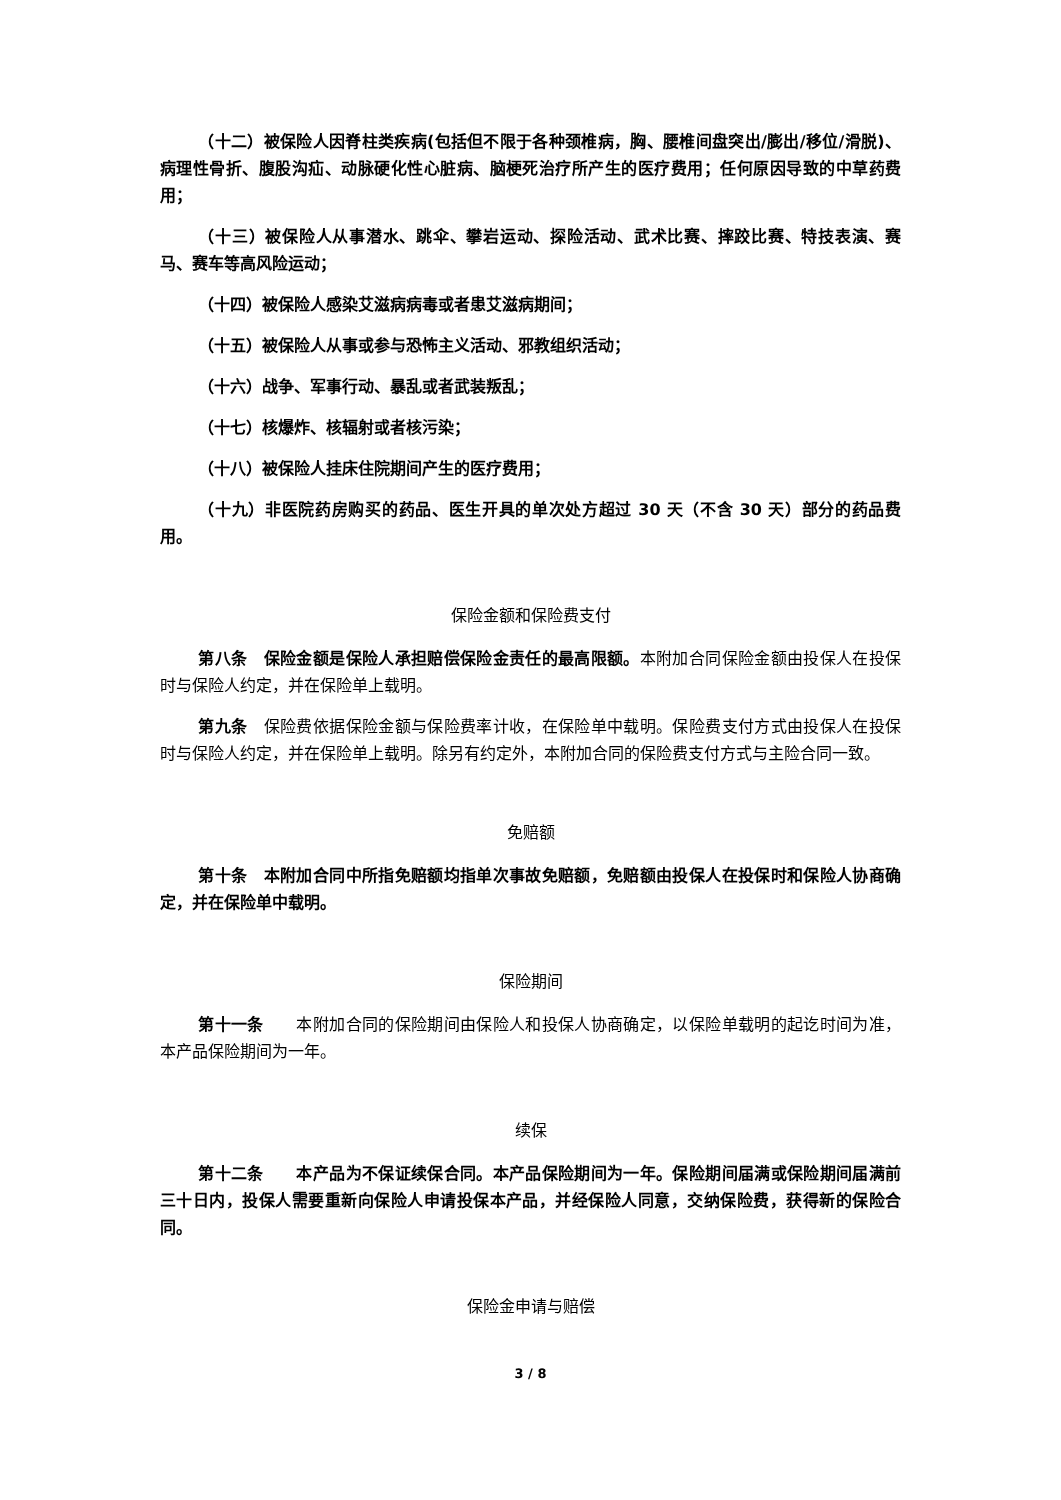（十二）被保险人因脊柱类疾病(包括但不限于各种颈椎病，胸、腰椎间盘突出/膨出/移位/滑脱)、病理性骨折、腹股沟疝、动脉硬化性心脏病、脑梗死治疗所产生的医疗费用；任何原因导致的中草药费用；
（十三）被保险人从事潜水、跳伞、攀岩运动、探险活动、武术比赛、摔跤比赛、特技表演、赛马、赛车等高风险运动；
（十四）被保险人感染艾滋病病毒或者患艾滋病期间；
（十五）被保险人从事或参与恐怖主义活动、邪教组织活动；
（十六）战争、军事行动、暴乱或者武装叛乱；
（十七）核爆炸、核辐射或者核污染；
（十八）被保险人挂床住院期间产生的医疗费用；
（十九）非医院药房购买的药品、医生开具的单次处方超过 30 天（不含 30 天）部分的药品费用。
保险金额和保险费支付
第八条　保险金额是保险人承担赔偿保险金责任的最高限额。本附加合同保险金额由投保人在投保时与保险人约定，并在保险单上载明。
第九条　保险费依据保险金额与保险费率计收，在保险单中载明。保险费支付方式由投保人在投保时与保险人约定，并在保险单上载明。除另有约定外，本附加合同的保险费支付方式与主险合同一致。
免赔额
第十条　本附加合同中所指免赔额均指单次事故免赔额，免赔额由投保人在投保时和保险人协商确定，并在保险单中载明。
保险期间
第十一条　　本附加合同的保险期间由保险人和投保人协商确定，以保险单载明的起讫时间为准，本产品保险期间为一年。
续保
第十二条　　本产品为不保证续保合同。本产品保险期间为一年。保险期间届满或保险期间届满前三十日内，投保人需要重新向保险人申请投保本产品，并经保险人同意，交纳保险费，获得新的保险合同。
保险金申请与赔偿
3 / 8